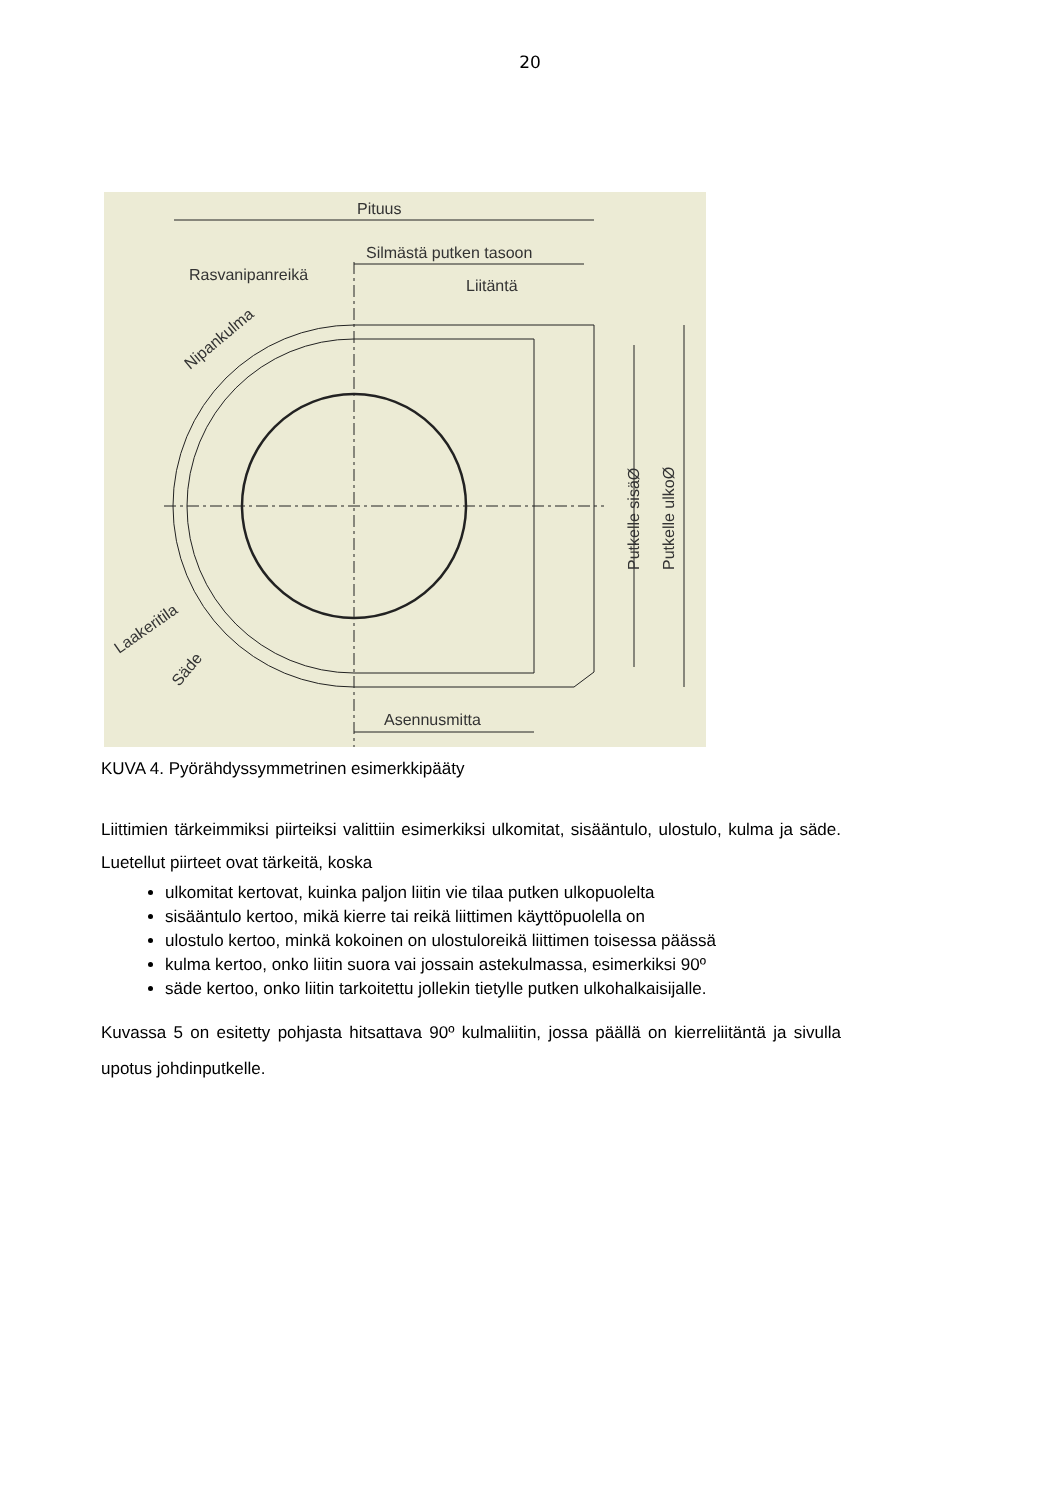20
Pituus
Silmästä putken tasoon
Rasvanipanreikä
Liitäntä
Putkelle sisäØ
Putkelle ulkoØ
Nipankulma
Laakeritila
Säde
Asennusmitta
KUVA 4. Pyörähdyssymmetrinen esimerkkipääty
Liittimien tärkeimmiksi piirteiksi valittiin esimerkiksi ulkomitat, sisääntulo, ulostulo, kulma ja säde. Luetellut piirteet ovat tärkeitä, koska
ulkomitat kertovat, kuinka paljon liitin vie tilaa putken ulkopuolelta
sisääntulo kertoo, mikä kierre tai reikä liittimen käyttöpuolella on
ulostulo kertoo, minkä kokoinen on ulostuloreikä liittimen toisessa päässä
kulma kertoo, onko liitin suora vai jossain astekulmassa, esimerkiksi 90º
säde kertoo, onko liitin tarkoitettu jollekin tietylle putken ulkohalkaisijalle.
Kuvassa 5 on esitetty pohjasta hitsattava 90º kulmaliitin, jossa päällä on kierreliitäntä ja sivulla upotus johdinputkelle.